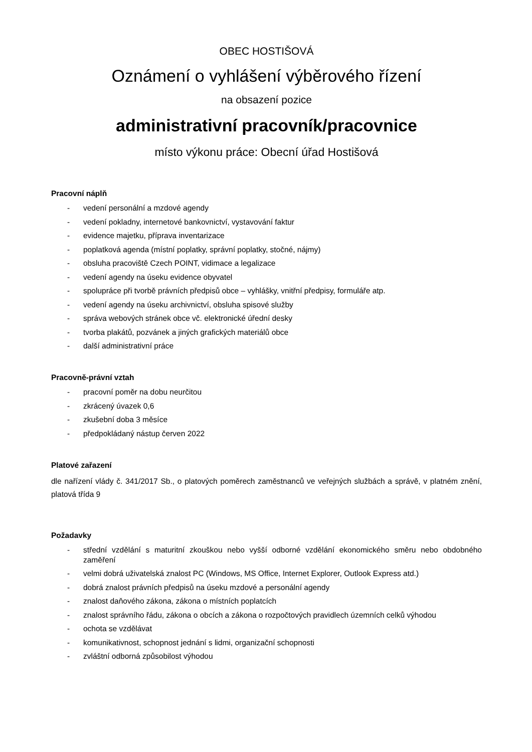OBEC HOSTIŠOVÁ
Oznámení o vyhlášení výběrového řízení
na obsazení pozice
administrativní pracovník/pracovnice
místo výkonu práce: Obecní úřad Hostišová
Pracovní náplň
- vedení personální a mzdové agendy
- vedení pokladny, internetové bankovnictví, vystavování faktur
- evidence majetku, příprava inventarizace
- poplatková agenda (místní poplatky, správní poplatky, stočné, nájmy)
- obsluha pracoviště Czech POINT, vidimace a legalizace
- vedení agendy na úseku evidence obyvatel
- spolupráce při tvorbě právních předpisů obce – vyhlášky, vnitřní předpisy, formuláře atp.
- vedení agendy na úseku archivnictví, obsluha spisové služby
- správa webových stránek obce vč. elektronické úřední desky
- tvorba plakátů, pozvánek a jiných grafických materiálů obce
- další administrativní práce
Pracovně-právní vztah
- pracovní poměr na dobu neurčitou
- zkrácený úvazek 0,6
- zkušební doba 3 měsíce
- předpokládaný nástup červen 2022
Platové zařazení
dle nařízení vlády č. 341/2017 Sb., o platových poměrech zaměstnanců ve veřejných službách a správě, v platném znění, platová třída 9
Požadavky
- střední vzdělání s maturitní zkouškou nebo vyšší odborné vzdělání ekonomického směru nebo obdobného zaměření
- velmi dobrá uživatelská znalost PC (Windows, MS Office, Internet Explorer, Outlook Express atd.)
- dobrá znalost právních předpisů na úseku mzdové a personální agendy
- znalost daňového zákona, zákona o místních poplatcích
- znalost správního řádu, zákona o obcích a zákona o rozpočtových pravidlech územních celků výhodou
- ochota se vzdělávat
- komunikativnost, schopnost jednání s lidmi, organizační schopnosti
- zvláštní odborná způsobilost výhodou